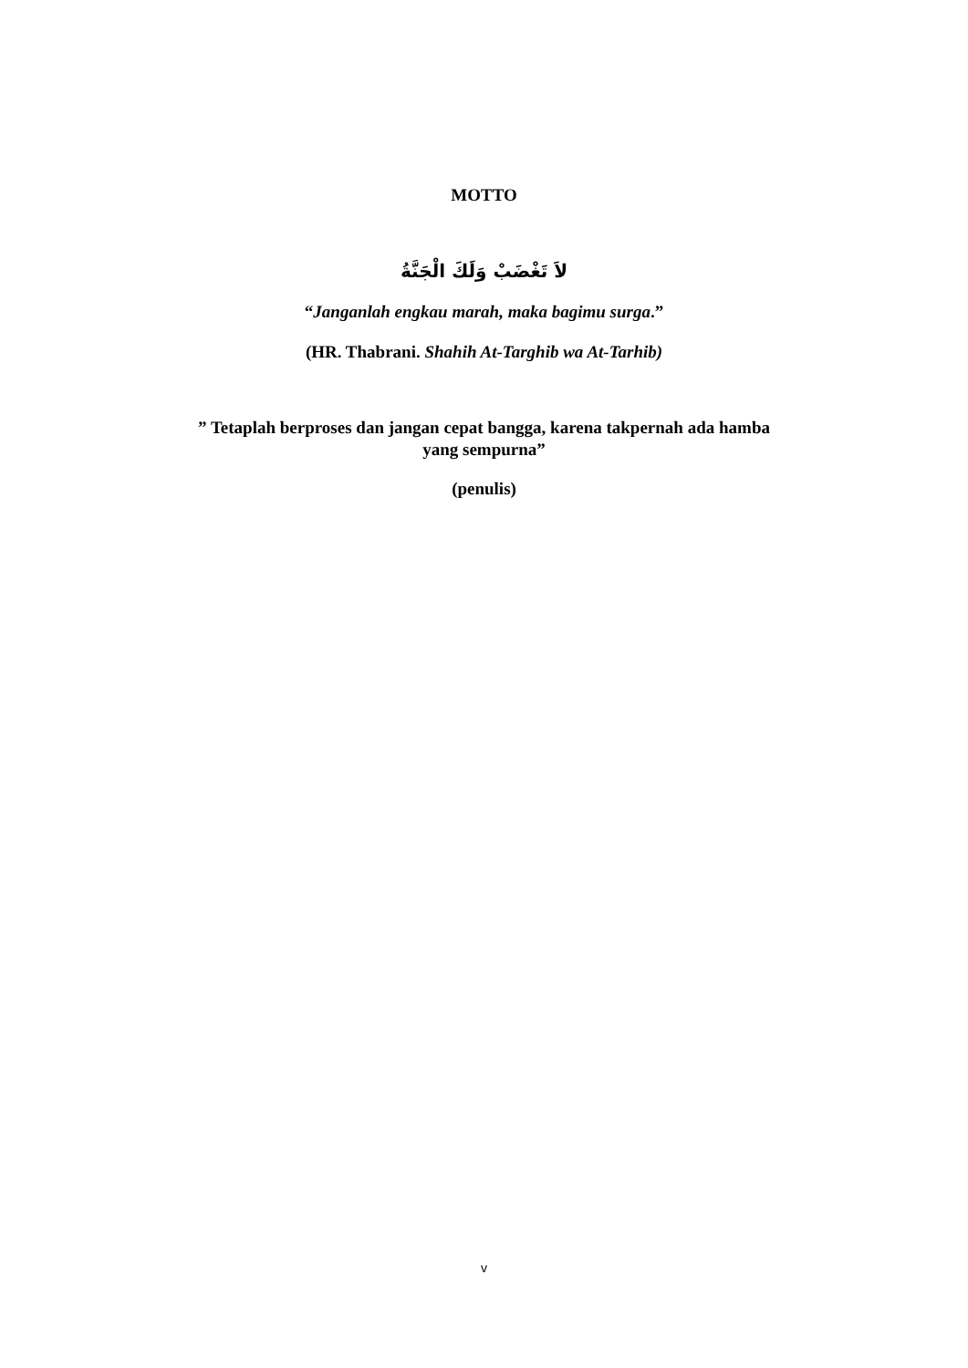MOTTO
لاَ تَغْضَبْ وَلَكَ الْجَنَّةُ
“Janganlah engkau marah, maka bagimu surga.”
(HR. Thabrani. Shahih At-Targhib wa At-Tarhib)
” Tetaplah berproses dan jangan cepat bangga, karena takpernah ada hamba yang sempurna”
(penulis)
v